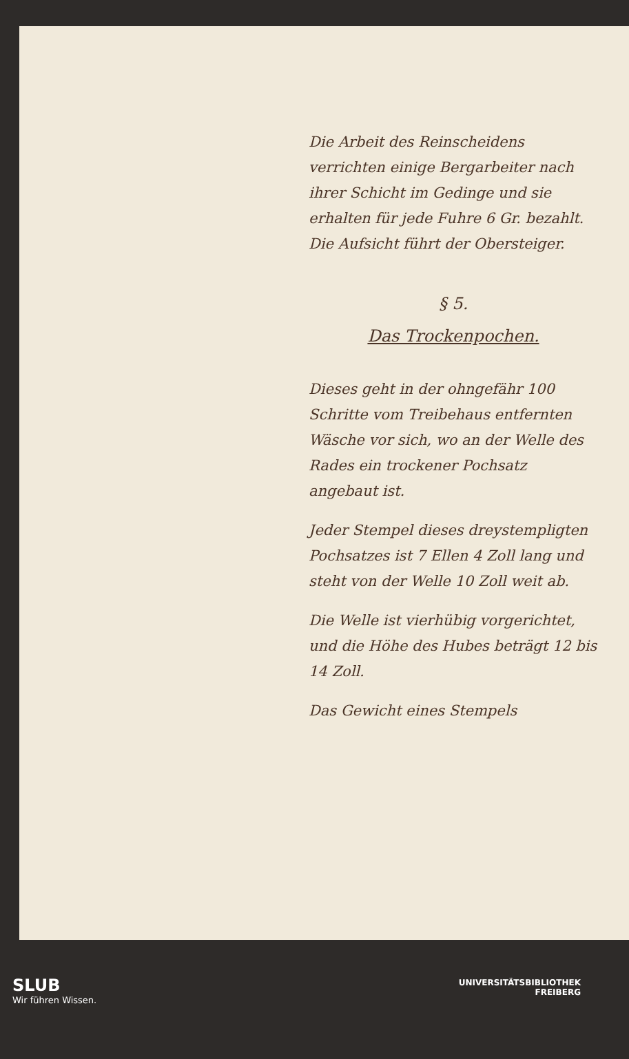Die Arbeit des Reinscheidens verrichten einige Bergarbeiter nach ihrer Schicht im Gedinge und sie erhalten für jede Fuhre 6 Gr. bezahlt. Die Aufsicht führt der Obersteiger.
§ 5.
Das Trockenpochen.
Dieses geht in der ohngefähr 100 Schritte vom Treibehaus entfernten Wäsche vor sich, wo an der Welle des Rades ein trockener Pochsatz angebaut ist.
Jeder Stempel dieses dreystempligten Pochsatzes ist 7 Ellen 4 Zoll lang und steht von der Welle 10 Zoll weit ab.
Die Welle ist vierhübig vorgerichtet, und die Höhe des Hubes beträgt 12 bis 14 Zoll.
Das Gewicht eines Stempels
SLUB
Wir führen Wissen.
UNIVERSITÄTSBIBLIOTHEK
FREIBERG